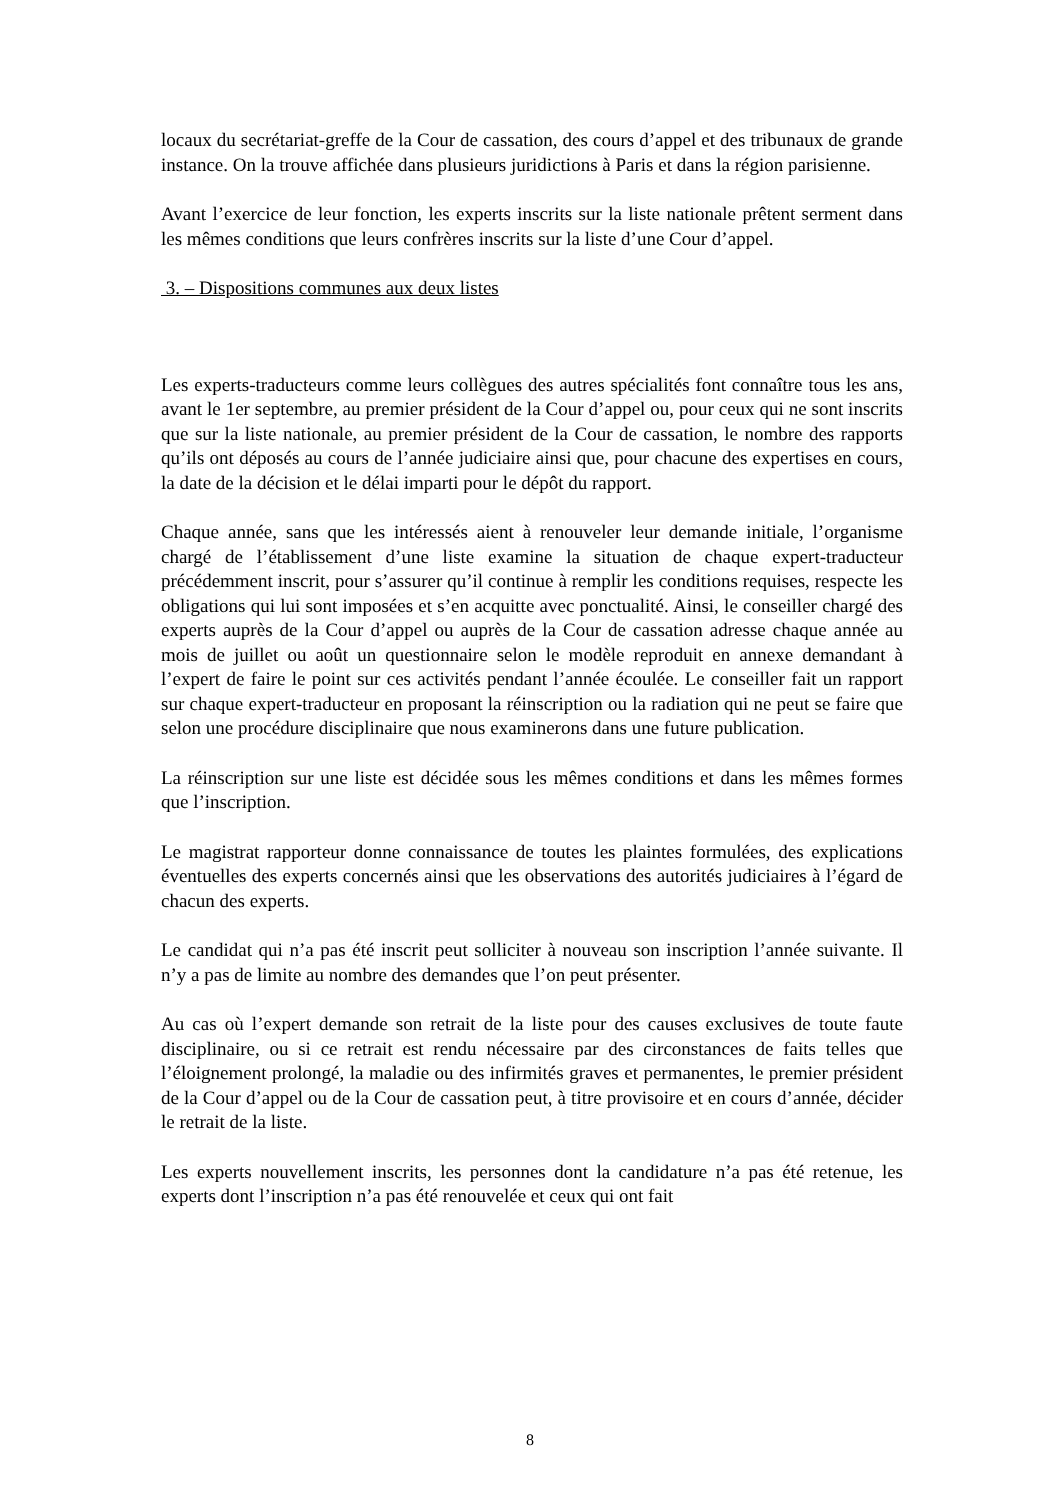locaux du secrétariat-greffe de la Cour de cassation, des cours d’appel et des tribunaux de grande instance. On la trouve affichée dans plusieurs juridictions à Paris et dans la région parisienne.
Avant l’exercice de leur fonction, les experts inscrits sur la liste nationale prêtent serment dans les mêmes conditions que leurs confrères inscrits sur la liste d’une Cour d’appel.
3. – Dispositions communes aux deux listes
Les experts-traducteurs comme leurs collègues des autres spécialités font connaître tous les ans, avant le 1er septembre, au premier président de la Cour d’appel ou, pour ceux qui ne sont inscrits que sur la liste nationale, au premier président de la Cour de cassation, le nombre des rapports qu’ils ont déposés au cours de l’année judiciaire ainsi que, pour chacune des expertises en cours, la date de la décision et le délai imparti pour le dépôt du rapport.
Chaque année, sans que les intéressés aient à renouveler leur demande initiale, l’organisme chargé de l’établissement d’une liste examine la situation de chaque expert-traducteur précédemment inscrit, pour s’assurer qu’il continue à remplir les conditions requises, respecte les obligations qui lui sont imposées et s’en acquitte avec ponctualité. Ainsi, le conseiller chargé des experts auprès de la Cour d’appel ou auprès de la Cour de cassation adresse chaque année au mois de juillet ou août un questionnaire selon le modèle reproduit en annexe demandant à l’expert de faire le point sur ces activités pendant l’année écoulée. Le conseiller fait un rapport sur chaque expert-traducteur en proposant la réinscription ou la radiation qui ne peut se faire que selon une procédure disciplinaire que nous examinerons dans une future publication.
La réinscription sur une liste est décidée sous les mêmes conditions et dans les mêmes formes que l’inscription.
Le magistrat rapporteur donne connaissance de toutes les plaintes formulées, des explications éventuelles des experts concernés ainsi que les observations des autorités judiciaires à l’égard de chacun des experts.
Le candidat qui n’a pas été inscrit peut solliciter à nouveau son inscription l’année suivante. Il n’y a pas de limite au nombre des demandes que l’on peut présenter.
Au cas où l’expert demande son retrait de la liste pour des causes exclusives de toute faute disciplinaire, ou si ce retrait est rendu nécessaire par des circonstances de faits telles que l’éloignement prolongé, la maladie ou des infirmités graves et permanentes, le premier président de la Cour d’appel ou de la Cour de cassation peut, à titre provisoire et en cours d’année, décider le retrait de la liste.
Les experts nouvellement inscrits, les personnes dont la candidature n’a pas été retenue, les experts dont l’inscription n’a pas été renouvelée et ceux qui ont fait
8